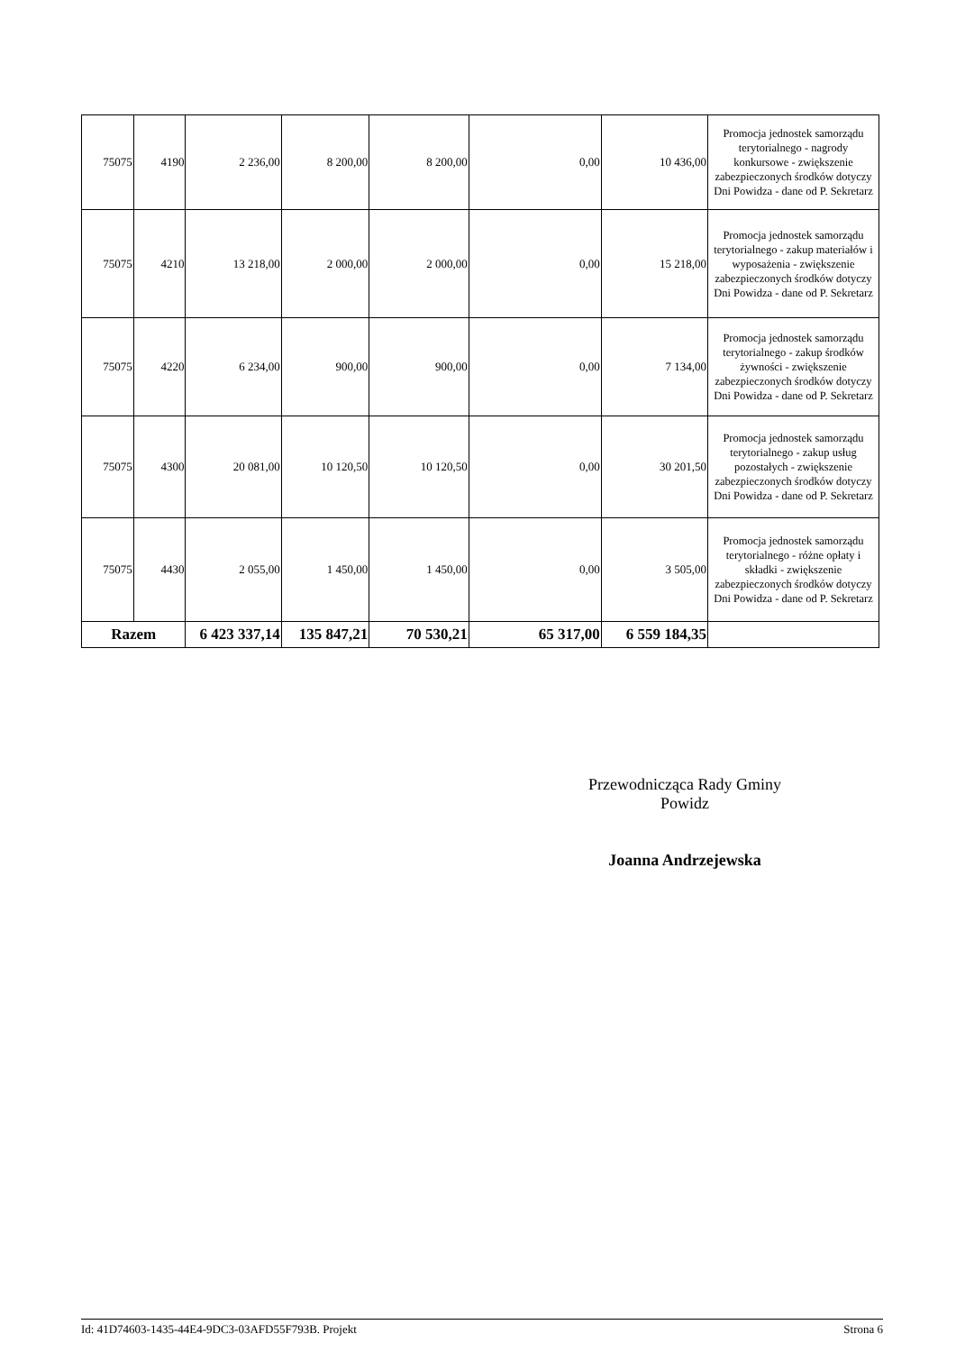| 75075 | 4190 | 2 236,00 | 8 200,00 | 8 200,00 | 0,00 | 10 436,00 | Promocja jednostek samorządu terytorialnego - nagrody konkursowe - zwiększenie zabezpieczonych środków dotyczy Dni Powidza - dane od P. Sekretarz |
| 75075 | 4210 | 13 218,00 | 2 000,00 | 2 000,00 | 0,00 | 15 218,00 | Promocja jednostek samorządu terytorialnego - zakup materiałów i wyposażenia - zwiększenie zabezpieczonych środków dotyczy Dni Powidza - dane od P. Sekretarz |
| 75075 | 4220 | 6 234,00 | 900,00 | 900,00 | 0,00 | 7 134,00 | Promocja jednostek samorządu terytorialnego - zakup środków żywności - zwiększenie zabezpieczonych środków dotyczy Dni Powidza - dane od P. Sekretarz |
| 75075 | 4300 | 20 081,00 | 10 120,50 | 10 120,50 | 0,00 | 30 201,50 | Promocja jednostek samorządu terytorialnego - zakup usług pozostałych - zwiększenie zabezpieczonych środków dotyczy Dni Powidza - dane od P. Sekretarz |
| 75075 | 4430 | 2 055,00 | 1 450,00 | 1 450,00 | 0,00 | 3 505,00 | Promocja jednostek samorządu terytorialnego - różne opłaty i składki - zwiększenie zabezpieczonych środków dotyczy Dni Powidza - dane od P. Sekretarz |
| Razem | | 6 423 337,14 | 135 847,21 | 70 530,21 | 65 317,00 | 6 559 184,35 | |
Przewodnicząca Rady Gminy
Powidz
Joanna Andrzejewska
Id: 41D74603-1435-44E4-9DC3-03AFD55F793B. Projekt Strona 6